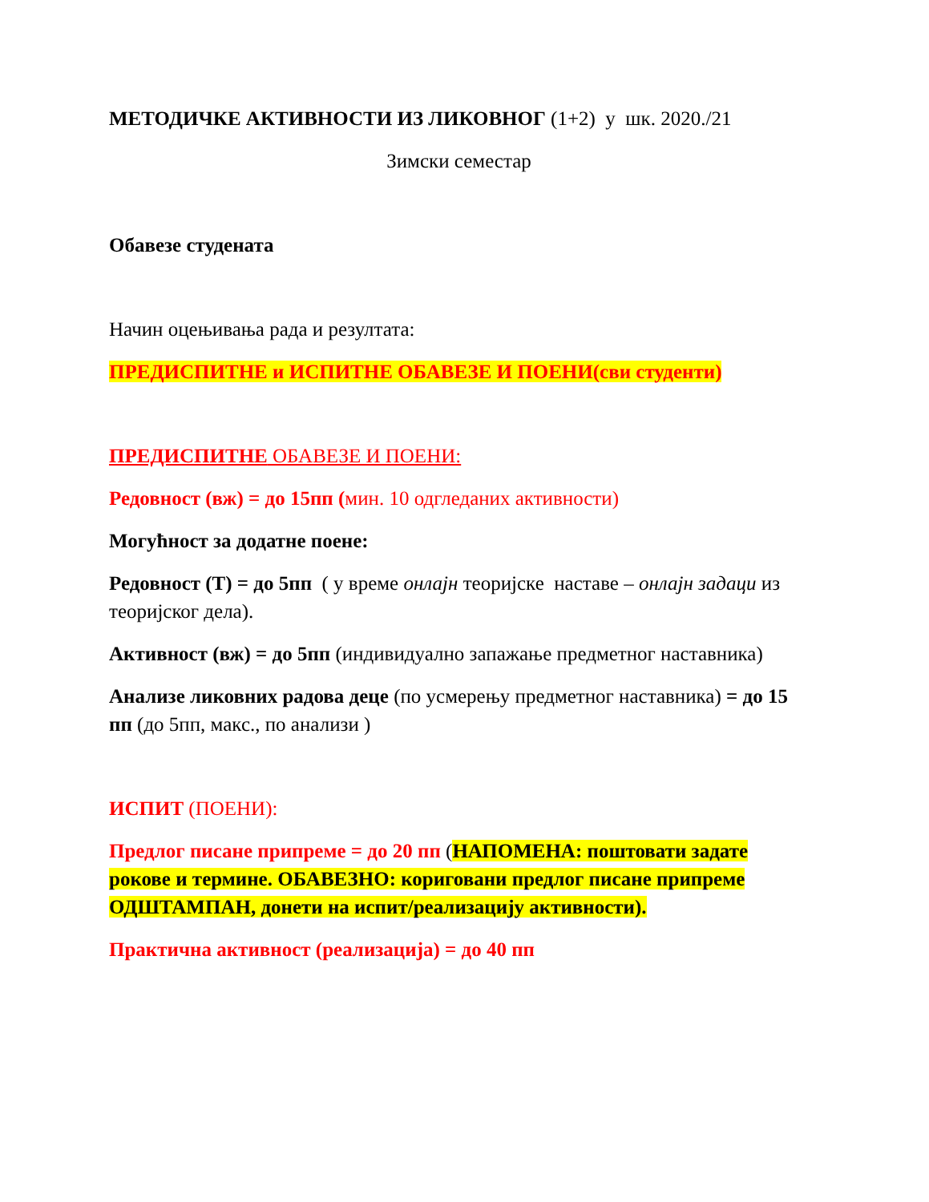МЕТОДИЧКЕ АКТИВНОСТИ ИЗ ЛИКОВНОГ (1+2) у шк. 2020./21
Зимски семестар
Обавезе студената
Начин оцењивања рада и резултата:
ПРЕДИСПИТНЕ и ИСПИТНЕ ОБАВЕЗЕ И ПОЕНИ(сви студенти)
ПРЕДИСПИТНЕ ОБАВЕЗЕ И ПОЕНИ:
Редовност (вж) = до 15пп (мин. 10 одгледаних активности)
Могућност за додатне поене:
Редовност (Т) = до 5пп ( у време онлајн теоријске наставе – онлајн задаци из теоријског дела).
Активност (вж) = до 5пп (индивидуално запажање предметног наставника)
Анализе ликовних радова деце (по усмерењу предметног наставника) = до 15 пп (до 5пп, макс., по анализи )
ИСПИТ (ПОЕНИ):
Предлог писане припреме = до 20 пп (НАПОМЕНА: поштовати задате рокове и термине. ОБАВЕЗНО: кориговани предлог писане припреме ОДШТАМПАН, донети на испит/реализацију активности).
Практична активност (реализација) = до 40 пп